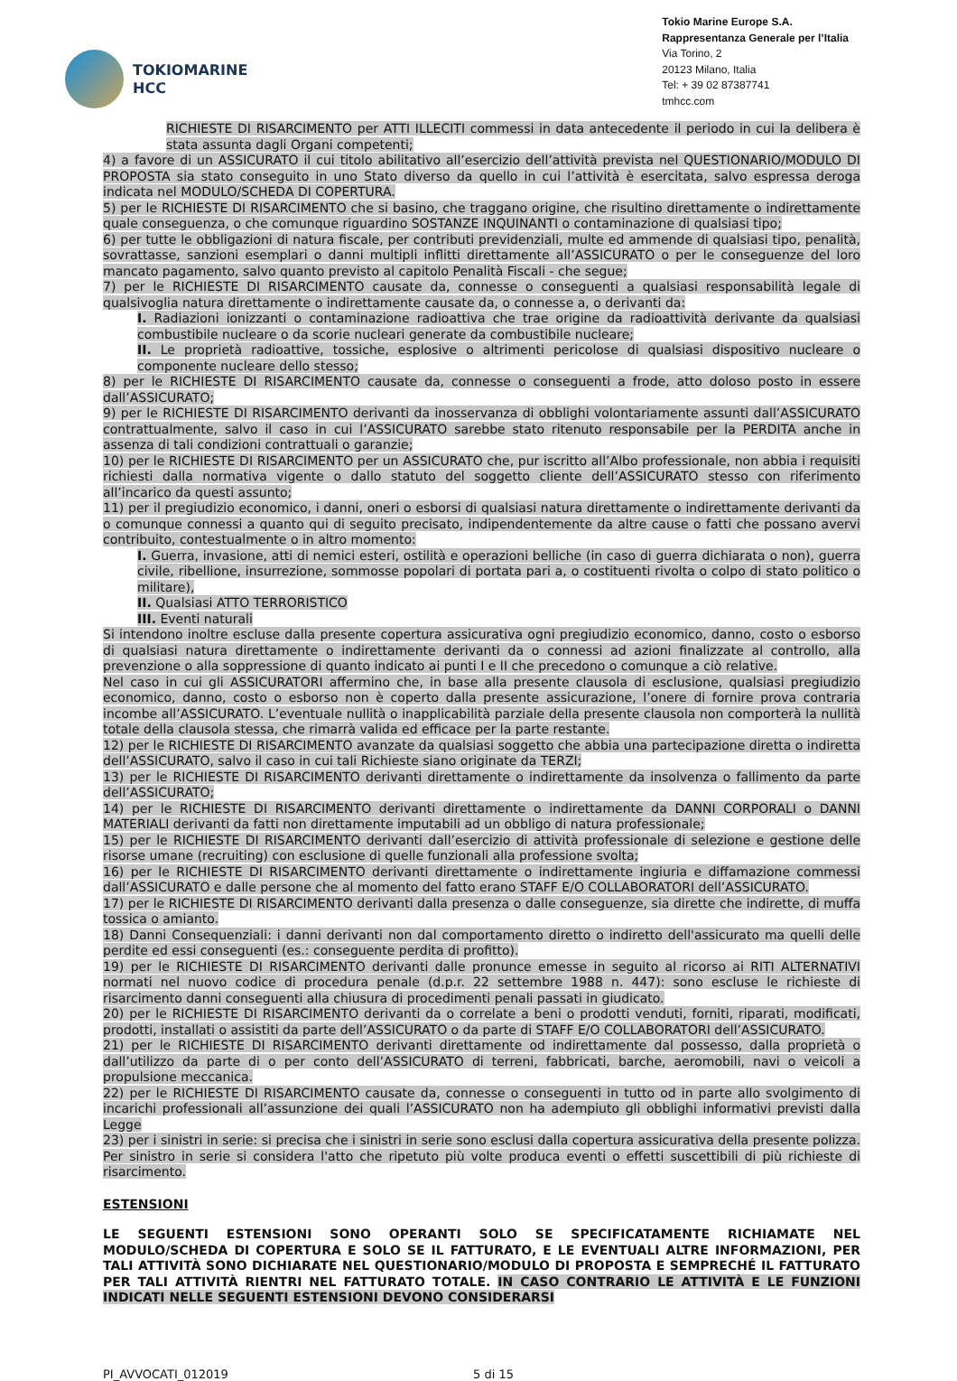TOKIOMARINE
HCC
Tokio Marine Europe S.A.
Rappresentanza Generale per l’Italia
Via Torino, 2
20123 Milano, Italia
Tel: + 39 02 87387741
tmhcc.com
RICHIESTE DI RISARCIMENTO per ATTI ILLECITI commessi in data antecedente il periodo in cui la delibera è stata assunta dagli Organi competenti;
4) a favore di un ASSICURATO il cui titolo abilitativo all’esercizio dell’attività prevista nel QUESTIONARIO/MODULO DI PROPOSTA sia stato conseguito in uno Stato diverso da quello in cui l’attività è esercitata, salvo espressa deroga indicata nel MODULO/SCHEDA DI COPERTURA.
5) per le RICHIESTE DI RISARCIMENTO che si basino, che traggano origine, che risultino direttamente o indirettamente quale conseguenza, o che comunque riguardino SOSTANZE INQUINANTI o contaminazione di qualsiasi tipo;
6) per tutte le obbligazioni di natura fiscale, per contributi previdenziali, multe ed ammende di qualsiasi tipo, penalità, sovrattasse, sanzioni esemplari o danni multipli inflitti direttamente all’ASSICURATO o per le conseguenze del loro mancato pagamento, salvo quanto previsto al capitolo Penalità Fiscali - che segue;
7) per le RICHIESTE DI RISARCIMENTO causate da, connesse o conseguenti a qualsiasi responsabilità legale di qualsivoglia natura direttamente o indirettamente causate da, o connesse a, o derivanti da:
I. Radiazioni ionizzanti o contaminazione radioattiva che trae origine da radioattività derivante da qualsiasi combustibile nucleare o da scorie nucleari generate da combustibile nucleare;
II. Le proprietà radioattive, tossiche, esplosive o altrimenti pericolose di qualsiasi dispositivo nucleare o componente nucleare dello stesso;
8) per le RICHIESTE DI RISARCIMENTO causate da, connesse o conseguenti a frode, atto doloso posto in essere dall’ASSICURATO;
9) per le RICHIESTE DI RISARCIMENTO derivanti da inosservanza di obblighi volontariamente assunti dall’ASSICURATO contrattualmente, salvo il caso in cui l’ASSICURATO sarebbe stato ritenuto responsabile per la PERDITA anche in assenza di tali condizioni contrattuali o garanzie;
10) per le RICHIESTE DI RISARCIMENTO per un ASSICURATO che, pur iscritto all’Albo professionale, non abbia i requisiti richiesti dalla normativa vigente o dallo statuto del soggetto cliente dell’ASSICURATO stesso con riferimento all’incarico da questi assunto;
11) per il pregiudizio economico, i danni, oneri o esborsi di qualsiasi natura direttamente o indirettamente derivanti da o comunque connessi a quanto qui di seguito precisato, indipendentemente da altre cause o fatti che possano avervi contribuito, contestualmente o in altro momento:
I. Guerra, invasione, atti di nemici esteri, ostilità e operazioni belliche (in caso di guerra dichiarata o non), guerra civile, ribellione, insurrezione, sommosse popolari di portata pari a, o costituenti rivolta o colpo di stato politico o militare),
II. Qualsiasi ATTO TERRORISTICO
III. Eventi naturali
Si intendono inoltre escluse dalla presente copertura assicurativa ogni pregiudizio economico, danno, costo o esborso di qualsiasi natura direttamente o indirettamente derivanti da o connessi ad azioni finalizzate al controllo, alla prevenzione o alla soppressione di quanto indicato ai punti I e II che precedono o comunque a ciò relative.
Nel caso in cui gli ASSICURATORI affermino che, in base alla presente clausola di esclusione, qualsiasi pregiudizio economico, danno, costo o esborso non è coperto dalla presente assicurazione, l’onere di fornire prova contraria incombe all’ASSICURATO. L’eventuale nullità o inapplicabilità parziale della presente clausola non comporterà la nullità totale della clausola stessa, che rimarrà valida ed efficace per la parte restante.
12) per le RICHIESTE DI RISARCIMENTO avanzate da qualsiasi soggetto che abbia una partecipazione diretta o indiretta dell’ASSICURATO, salvo il caso in cui tali Richieste siano originate da TERZI;
13) per le RICHIESTE DI RISARCIMENTO derivanti direttamente o indirettamente da insolvenza o fallimento da parte dell’ASSICURATO;
14) per le RICHIESTE DI RISARCIMENTO derivanti direttamente o indirettamente da DANNI CORPORALI o DANNI MATERIALI derivanti da fatti non direttamente imputabili ad un obbligo di natura professionale;
15) per le RICHIESTE DI RISARCIMENTO derivanti dall’esercizio di attività professionale di selezione e gestione delle risorse umane (recruiting) con esclusione di quelle funzionali alla professione svolta;
16) per le RICHIESTE DI RISARCIMENTO derivanti direttamente o indirettamente ingiuria e diffamazione commessi dall’ASSICURATO e dalle persone che al momento del fatto erano STAFF E/O COLLABORATORI dell’ASSICURATO.
17) per le RICHIESTE DI RISARCIMENTO derivanti dalla presenza o dalle conseguenze, sia dirette che indirette, di muffa tossica o amianto.
18) Danni Consequenziali: i danni derivanti non dal comportamento diretto o indiretto dell'assicurato ma quelli delle perdite ed essi conseguenti (es.: conseguente perdita di profitto).
19) per le RICHIESTE DI RISARCIMENTO derivanti dalle pronunce emesse in seguito al ricorso ai RITI ALTERNATIVI normati nel nuovo codice di procedura penale (d.p.r. 22 settembre 1988 n. 447): sono escluse le richieste di risarcimento danni conseguenti alla chiusura di procedimenti penali passati in giudicato.
20) per le RICHIESTE DI RISARCIMENTO derivanti da o correlate a beni o prodotti venduti, forniti, riparati, modificati, prodotti, installati o assistiti da parte dell’ASSICURATO o da parte di STAFF E/O COLLABORATORI dell’ASSICURATO.
21) per le RICHIESTE DI RISARCIMENTO derivanti direttamente od indirettamente dal possesso, dalla proprietà o dall’utilizzo da parte di o per conto dell’ASSICURATO di terreni, fabbricati, barche, aeromobili, navi o veicoli a propulsione meccanica.
22) per le RICHIESTE DI RISARCIMENTO causate da, connesse o conseguenti in tutto od in parte allo svolgimento di incarichi professionali all’assunzione dei quali l’ASSICURATO non ha adempiuto gli obblighi informativi previsti dalla Legge
23) per i sinistri in serie: si precisa che i sinistri in serie sono esclusi dalla copertura assicurativa della presente polizza. Per sinistro in serie si considera l'atto che ripetuto più volte produca eventi o effetti suscettibili di più richieste di risarcimento.
ESTENSIONI
LE SEGUENTI ESTENSIONI SONO OPERANTI SOLO SE SPECIFICATAMENTE RICHIAMATE NEL MODULO/SCHEDA DI COPERTURA E SOLO SE IL FATTURATO, E LE EVENTUALI ALTRE INFORMAZIONI, PER TALI ATTIVITÀ SONO DICHIARATE NEL QUESTIONARIO/MODULO DI PROPOSTA E SEMPRECHÉ IL FATTURATO PER TALI ATTIVITÀ RIENTRI NEL FATTURATO TOTALE. IN CASO CONTRARIO LE ATTIVITÀ E LE FUNZIONI INDICATI NELLE SEGUENTI ESTENSIONI DEVONO CONSIDERARSI
PI_AVVOCATI_012019 5 di 15